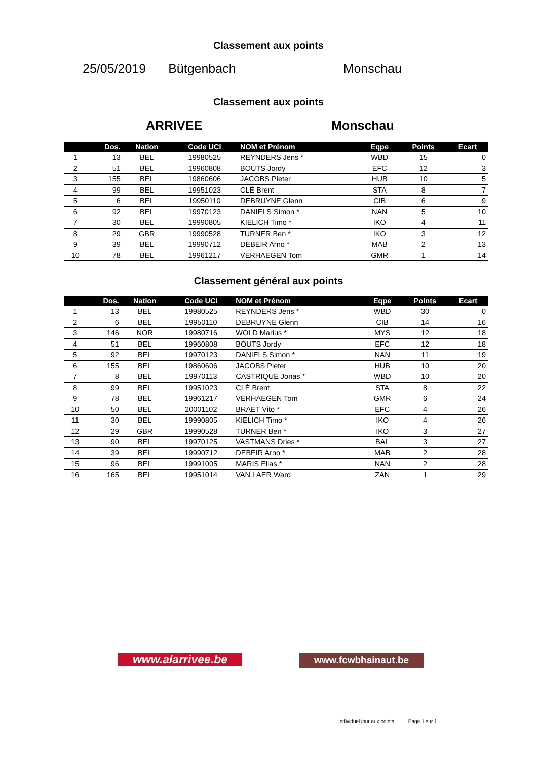Classement aux points
25/05/2019 Bütgenbach Monschau
Classement aux points
ARRIVEE Monschau
| | Dos. | Nation | Code UCI | NOM et Prénom | Eqpe | Points | Ecart |
| --- | --- | --- | --- | --- | --- | --- | --- |
| 1 | 13 | BEL | 19980525 | REYNDERS Jens * | WBD | 15 | 0 |
| 2 | 51 | BEL | 19960808 | BOUTS Jordy | EFC | 12 | 3 |
| 3 | 155 | BEL | 19860606 | JACOBS Pieter | HUB | 10 | 5 |
| 4 | 99 | BEL | 19951023 | CLÉ Brent | STA | 8 | 7 |
| 5 | 6 | BEL | 19950110 | DEBRUYNE Glenn | CIB | 6 | 9 |
| 6 | 92 | BEL | 19970123 | DANIELS Simon * | NAN | 5 | 10 |
| 7 | 30 | BEL | 19990805 | KIELICH Timo * | IKO | 4 | 11 |
| 8 | 29 | GBR | 19990528 | TURNER Ben * | IKO | 3 | 12 |
| 9 | 39 | BEL | 19990712 | DEBEIR Arno * | MAB | 2 | 13 |
| 10 | 78 | BEL | 19961217 | VERHAEGEN Tom | GMR | 1 | 14 |
Classement général aux points
| | Dos. | Nation | Code UCI | NOM et Prénom | Eqpe | Points | Ecart |
| --- | --- | --- | --- | --- | --- | --- | --- |
| 1 | 13 | BEL | 19980525 | REYNDERS Jens * | WBD | 30 | 0 |
| 2 | 6 | BEL | 19950110 | DEBRUYNE Glenn | CIB | 14 | 16 |
| 3 | 146 | NOR | 19980716 | WOLD Marius * | MYS | 12 | 18 |
| 4 | 51 | BEL | 19960808 | BOUTS Jordy | EFC | 12 | 18 |
| 5 | 92 | BEL | 19970123 | DANIELS Simon * | NAN | 11 | 19 |
| 6 | 155 | BEL | 19860606 | JACOBS Pieter | HUB | 10 | 20 |
| 7 | 8 | BEL | 19970113 | CASTRIQUE Jonas * | WBD | 10 | 20 |
| 8 | 99 | BEL | 19951023 | CLÉ Brent | STA | 8 | 22 |
| 9 | 78 | BEL | 19961217 | VERHAEGEN Tom | GMR | 6 | 24 |
| 10 | 50 | BEL | 20001102 | BRAET Vito * | EFC | 4 | 26 |
| 11 | 30 | BEL | 19990805 | KIELICH Timo * | IKO | 4 | 26 |
| 12 | 29 | GBR | 19990528 | TURNER Ben * | IKO | 3 | 27 |
| 13 | 90 | BEL | 19970125 | VASTMANS Dries * | BAL | 3 | 27 |
| 14 | 39 | BEL | 19990712 | DEBEIR Arno * | MAB | 2 | 28 |
| 15 | 96 | BEL | 19991005 | MARIS Elias * | NAN | 2 | 28 |
| 16 | 165 | BEL | 19951014 | VAN LAER Ward | ZAN | 1 | 29 |
www.alarrivee.be
www.fcwbhainaut.be
Individuel jour aux points Page 1 sur 1